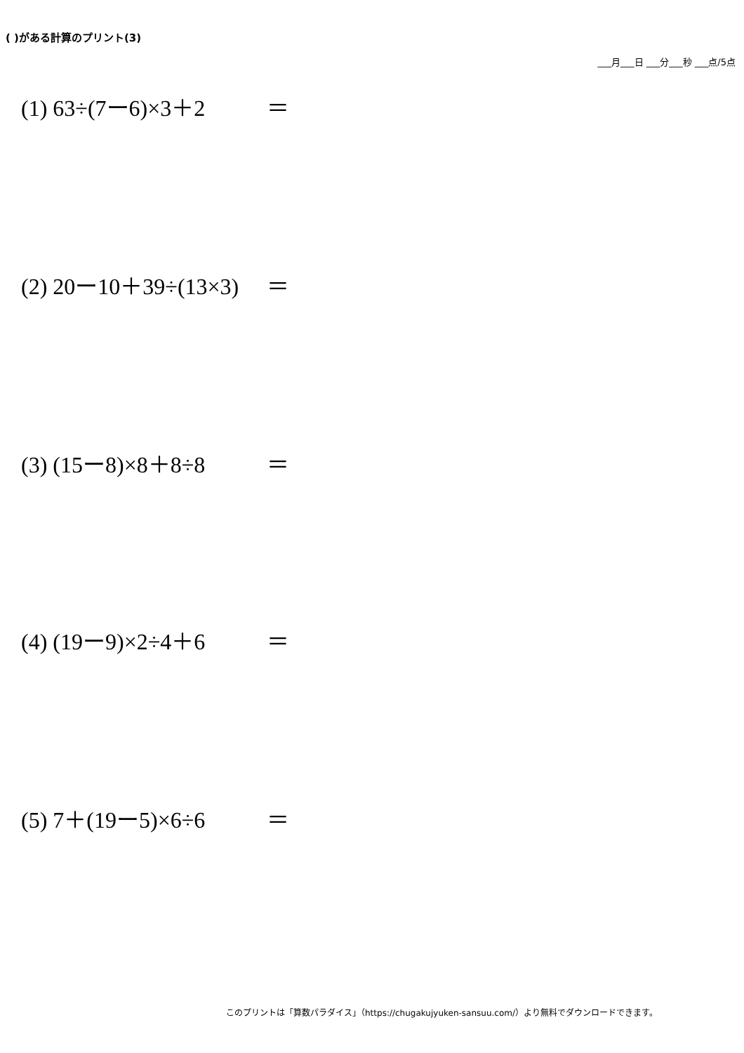( )がある計算のプリント(3)
___月___日 ___分___秒 ___点/5点
(1) 63÷(7ー6)×3＋2 ＝
(2) 20ー10＋39÷(13×3) ＝
(3) (15ー8)×8＋8÷8 ＝
(4) (19ー9)×2÷4＋6 ＝
(5) 7＋(19ー5)×6÷6 ＝
このプリントは「算数パラダイス」（https://chugakujyuken-sansuu.com/）より無料でダウンロードできます。